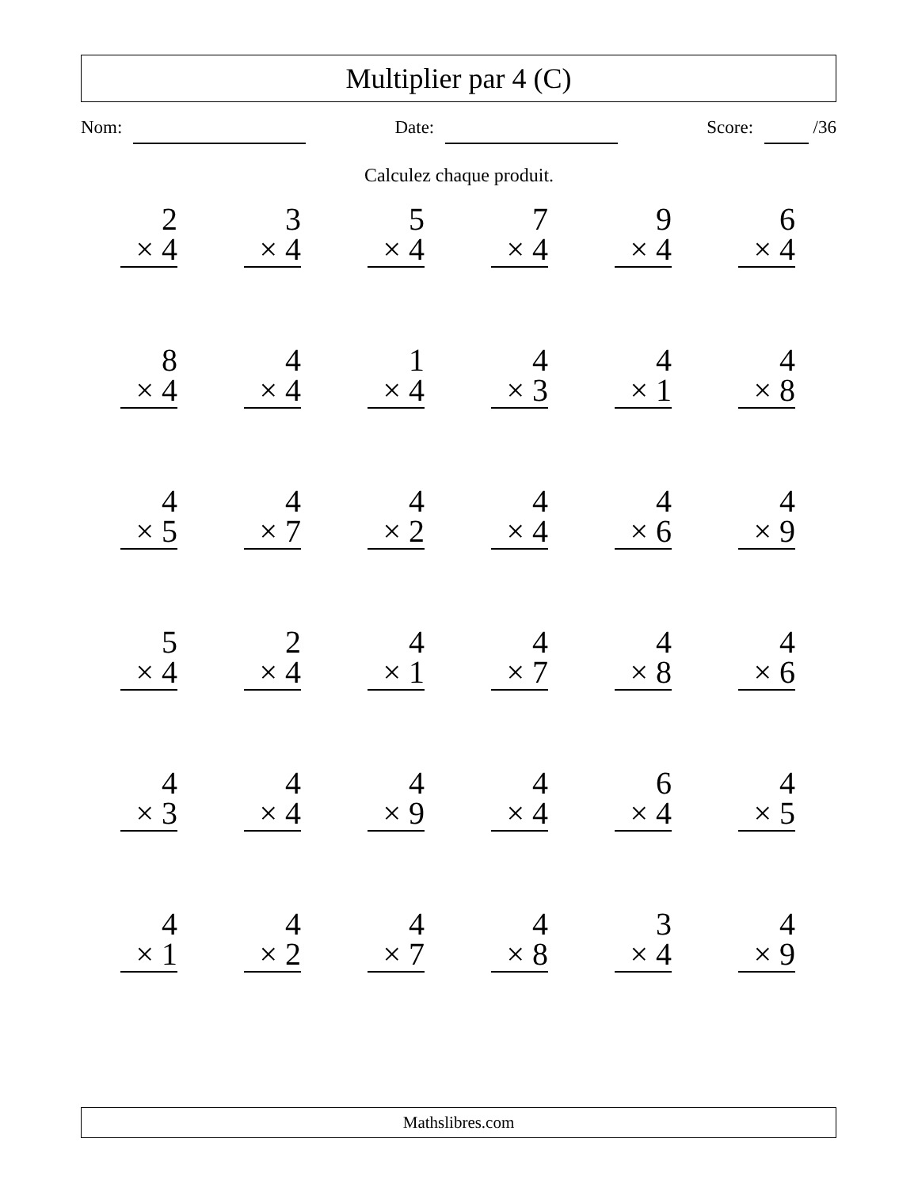Multiplier par 4 (C)
Nom: Date: Score: /36
Calculez chaque produit.
2
× 4
3
× 4
5
× 4
7
× 4
9
× 4
6
× 4
8
× 4
4
× 4
1
× 4
4
× 3
4
× 1
4
× 8
4
× 5
4
× 7
4
× 2
4
× 4
4
× 6
4
× 9
5
× 4
2
× 4
4
× 1
4
× 7
4
× 8
4
× 6
4
× 3
4
× 4
4
× 9
4
× 4
6
× 4
4
× 5
4
× 1
4
× 2
4
× 7
4
× 8
3
× 4
4
× 9
Mathslibres.com